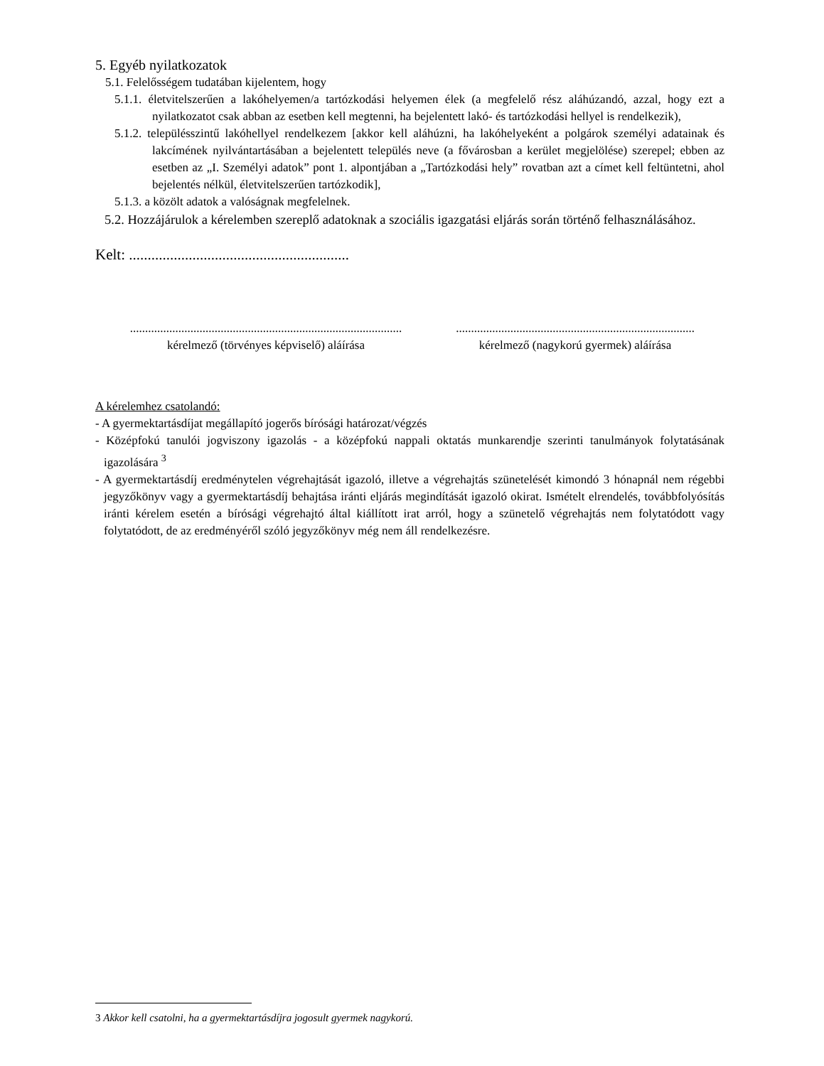5. Egyéb nyilatkozatok
5.1. Felelősségem tudatában kijelentem, hogy
5.1.1. életvitelszerűen a lakóhelyemen/a tartózkodási helyemen élek (a megfelelő rész aláhúzandó, azzal, hogy ezt a nyilatkozatot csak abban az esetben kell megtenni, ha bejelentett lakó- és tartózkodási hellyel is rendelkezik),
5.1.2. településszintű lakóhellyel rendelkezem [akkor kell aláhúzni, ha lakóhelyeként a polgárok személyi adatainak és lakcímének nyilvántartásában a bejelentett település neve (a fővárosban a kerület megjelölése) szerepel; ebben az esetben az „I. Személyi adatok” pont 1. alpontjában a „Tartózkodási hely” rovatban azt a címet kell feltüntetni, ahol bejelentés nélkül, életvitelszerűen tartózkodik],
5.1.3. a közölt adatok a valóságnak megfelelnek.
5.2. Hozzájárulok a kérelemben szereplő adatoknak a szociális igazgatási eljárás során történő felhasználásához.
Kelt: ...........................................................
..........................................................................................
kérelmező (törvényes képviselő) aláírása
...............................................................................
kérelmező (nagykorú gyermek) aláírása
A kérelemhez csatolandó:
- A gyermektartásdíjat megállapító jogerős bírósági határozat/végzés
- Középfokú tanulói jogviszony igazolás - a középfokú nappali oktatás munkarendje szerinti tanulmányok folytatásának igazolására <sup>3</sup>
- A gyermektartásdíj eredménytelen végrehajtását igazoló, illetve a végrehajtás szünetelését kimondó 3 hónapnál nem régebbi jegyzőkönyv vagy a gyermektartásdíj behajtása iránti eljárás megindítását igazoló okirat. Ismételt elrendelés, továbbfolyósítás iránti kérelem esetén a bírósági végrehajtó által kiállított irat arról, hogy a szünetelő végrehajtás nem folytatódott vagy folytatódott, de az eredményéről szóló jegyzőkönyv még nem áll rendelkezésre.
3 Akkor kell csatolni, ha a gyermektartásdíjra jogosult gyermek nagykorú.